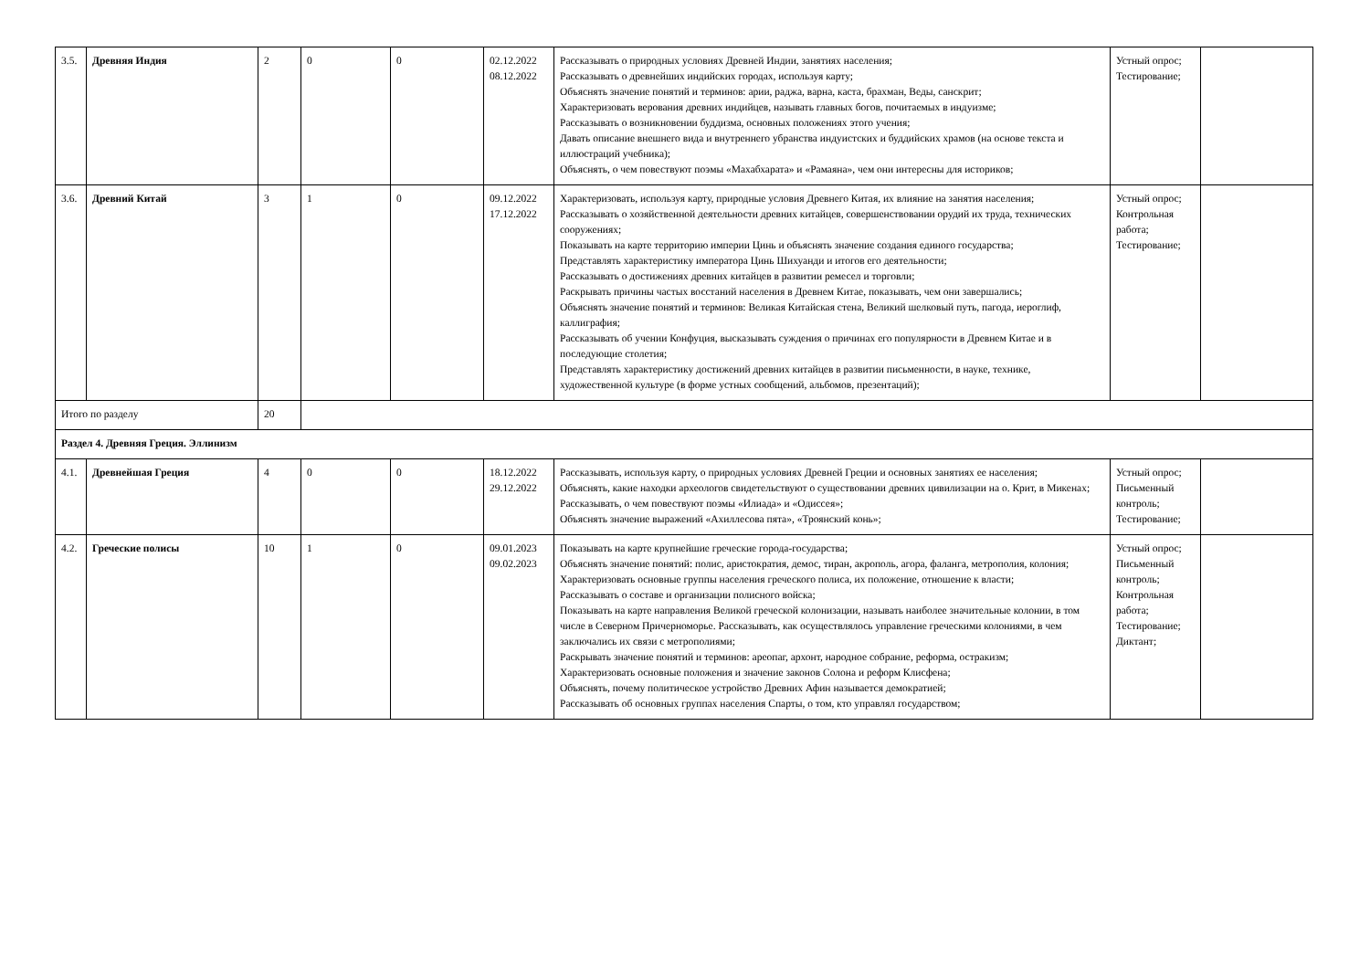| 3.5. | Древняя Индия | 2 | 0 | 0 | 02.12.2022 08.12.2022 | Рассказывать о природных условиях Древней Индии, занятиях населения; Рассказывать о древнейших индийских городах, используя карту; Объяснять значение понятий и терминов: арии, раджа, варна, каста, брахман, Веды, санскрит; Характеризовать верования древних индийцев, называть главных богов, почитаемых в индуизме; Рассказывать о возникновении буддизма, основных положениях этого учения; Давать описание внешнего вида и внутреннего убранства индуистских и буддийских храмов (на основе текста и иллюстраций учебника); Объяснять, о чем повествуют поэмы «Махабхарата» и «Рамаяна», чем они интересны для историков; | Устный опрос; Тестирование; | |
| 3.6. | Древний Китай | 3 | 1 | 0 | 09.12.2022 17.12.2022 | Характеризовать, используя карту, природные условия Древнего Китая, их влияние на занятия населения; Рассказывать о хозяйственной деятельности древних китайцев, совершенствовании орудий их труда, технических сооружениях; Показывать на карте территорию империи Цинь и объяснять значение создания единого государства; Представлять характеристику императора Цинь Шихуанди и итогов его деятельности; Рассказывать о достижениях древних китайцев в развитии ремесел и торговли; Раскрывать причины частых восстаний населения в Древнем Китае, показывать, чем они завершались; Объяснять значение понятий и терминов: Великая Китайская стена, Великий шелковый путь, пагода, иероглиф, каллиграфия; Рассказывать об учении Конфуция, высказывать суждения о причинах его популярности в Древнем Китае и в последующие столетия; Представлять характеристику достижений древних китайцев в развитии письменности, в науке, технике, художественной культуре (в форме устных сообщений, альбомов, презентаций); | Устный опрос; Контрольная работа; Тестирование; | |
| Итого по разделу | | 20 | | | | | | |
| Раздел 4. Древняя Греция. Эллинизм | | | | | | | | |
| 4.1. | Древнейшая Греция | 4 | 0 | 0 | 18.12.2022 29.12.2022 | Рассказывать, используя карту, о природных условиях Древней Греции и основных занятиях ее населения; Объяснять, какие находки археологов свидетельствуют о существовании древних цивилизации на о. Крит, в Микенах; Рассказывать, о чем повествуют поэмы «Илиада» и «Одиссея»; Объяснять значение выражений «Ахиллесова пята», «Троянский конь»; | Устный опрос; Письменный контроль; Тестирование; | |
| 4.2. | Греческие полисы | 10 | 1 | 0 | 09.01.2023 09.02.2023 | Показывать на карте крупнейшие греческие города-государства; Объяснять значение понятий: полис, аристократия, демос, тиран, акрополь, агора, фаланга, метрополия, колония; Характеризовать основные группы населения греческого полиса, их положение, отношение к власти; Рассказывать о составе и организации полисного войска; Показывать на карте направления Великой греческой колонизации, называть наиболее значительные колонии, в том числе в Северном Причерноморье. Рассказывать, как осуществлялось управление греческими колониями, в чем заключались их связи с метрополиями; Раскрывать значение понятий и терминов: ареопаг, архонт, народное собрание, реформа, остракизм; Характеризовать основные положения и значение законов Солона и реформ Клисфена; Объяснять, почему политическое устройство Древних Афин называется демократией; Рассказывать об основных группах населения Спарты, о том, кто управлял государством; | Устный опрос; Письменный контроль; Контрольная работа; Тестирование; Диктант; | |